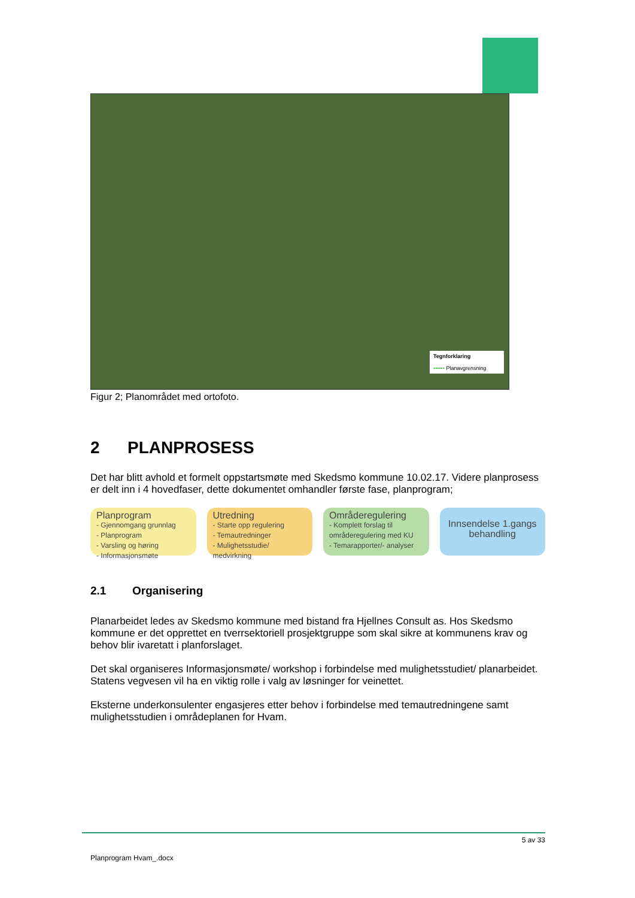Tegnforklaring
•••••• Planavgrensning
Figur 2; Planområdet med ortofoto.
2 PLANPROSESS
Det har blitt avhold et formelt oppstartsmøte med Skedsmo kommune 10.02.17. Videre planprosess er delt inn i 4 hovedfaser, dette dokumentet omhandler første fase, planprogram;
Planprogram
- Gjennomgang grunnlag
- Planprogram
- Varsling og høring
- Informasjonsmøte
Utredning
- Starte opp regulering
- Temautredninger
- Mulighetsstudie/ medvirkning
Områderegulering
- Komplett forslag til områderegulering med KU
- Temarapporter/- analyser
Innsendelse 1.gangs behandling
2.1 Organisering
Planarbeidet ledes av Skedsmo kommune med bistand fra Hjellnes Consult as. Hos Skedsmo kommune er det opprettet en tverrsektoriell prosjektgruppe som skal sikre at kommunens krav og behov blir ivaretatt i planforslaget.
Det skal organiseres Informasjonsmøte/ workshop i forbindelse med mulighetsstudiet/ planarbeidet. Statens vegvesen vil ha en viktig rolle i valg av løsninger for veinettet.
Eksterne underkonsulenter engasjeres etter behov i forbindelse med temautredningene samt mulighetsstudien i områdeplanen for Hvam.
5 av 33
Planprogram Hvam_.docx